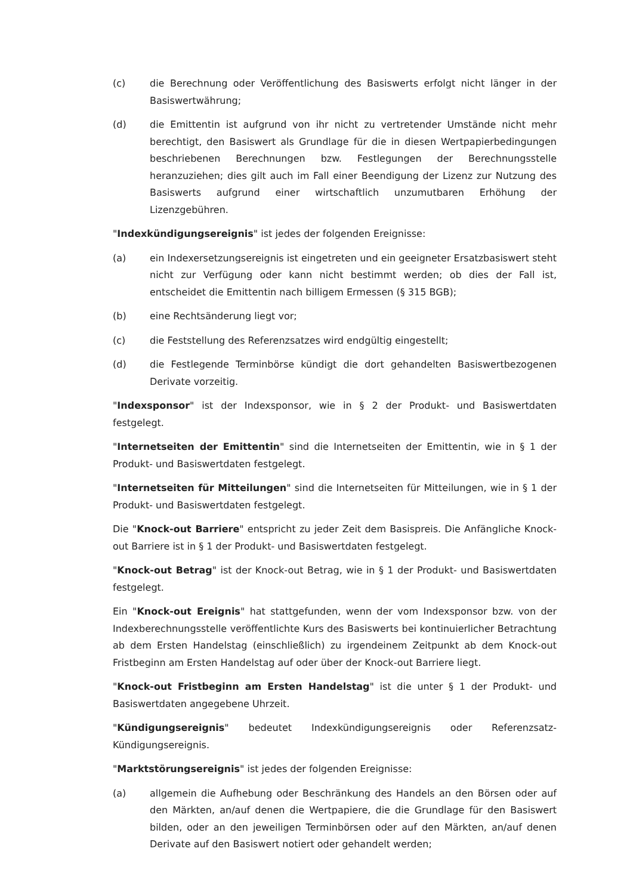(c) die Berechnung oder Veröffentlichung des Basiswerts erfolgt nicht länger in der Basiswertwährung;
(d) die Emittentin ist aufgrund von ihr nicht zu vertretender Umstände nicht mehr berechtigt, den Basiswert als Grundlage für die in diesen Wertpapierbedingungen beschriebenen Berechnungen bzw. Festlegungen der Berechnungsstelle heranzuziehen; dies gilt auch im Fall einer Beendigung der Lizenz zur Nutzung des Basiswerts aufgrund einer wirtschaftlich unzumutbaren Erhöhung der Lizenzgebühren.
"Indexkündigungsereignis" ist jedes der folgenden Ereignisse:
(a) ein Indexersetzungsereignis ist eingetreten und ein geeigneter Ersatzbasiswert steht nicht zur Verfügung oder kann nicht bestimmt werden; ob dies der Fall ist, entscheidet die Emittentin nach billigem Ermessen (§ 315 BGB);
(b) eine Rechtsänderung liegt vor;
(c) die Feststellung des Referenzsatzes wird endgültig eingestellt;
(d) die Festlegende Terminbörse kündigt die dort gehandelten Basiswertbezogenen Derivate vorzeitig.
"Indexsponsor" ist der Indexsponsor, wie in § 2 der Produkt- und Basiswertdaten festgelegt.
"Internetseiten der Emittentin" sind die Internetseiten der Emittentin, wie in § 1 der Produkt- und Basiswertdaten festgelegt.
"Internetseiten für Mitteilungen" sind die Internetseiten für Mitteilungen, wie in § 1 der Produkt- und Basiswertdaten festgelegt.
Die "Knock-out Barriere" entspricht zu jeder Zeit dem Basispreis. Die Anfängliche Knock-out Barriere ist in § 1 der Produkt- und Basiswertdaten festgelegt.
"Knock-out Betrag" ist der Knock-out Betrag, wie in § 1 der Produkt- und Basiswertdaten festgelegt.
Ein "Knock-out Ereignis" hat stattgefunden, wenn der vom Indexsponsor bzw. von der Indexberechnungsstelle veröffentlichte Kurs des Basiswerts bei kontinuierlicher Betrachtung ab dem Ersten Handelstag (einschließlich) zu irgendeinem Zeitpunkt ab dem Knock-out Fristbeginn am Ersten Handelstag auf oder über der Knock-out Barriere liegt.
"Knock-out Fristbeginn am Ersten Handelstag" ist die unter § 1 der Produkt- und Basiswertdaten angegebene Uhrzeit.
"Kündigungsereignis" bedeutet Indexkündigungsereignis oder Referenzsatz-Kündigungsereignis.
"Marktstörungsereignis" ist jedes der folgenden Ereignisse:
(a) allgemein die Aufhebung oder Beschränkung des Handels an den Börsen oder auf den Märkten, an/auf denen die Wertpapiere, die die Grundlage für den Basiswert bilden, oder an den jeweiligen Terminbörsen oder auf den Märkten, an/auf denen Derivate auf den Basiswert notiert oder gehandelt werden;